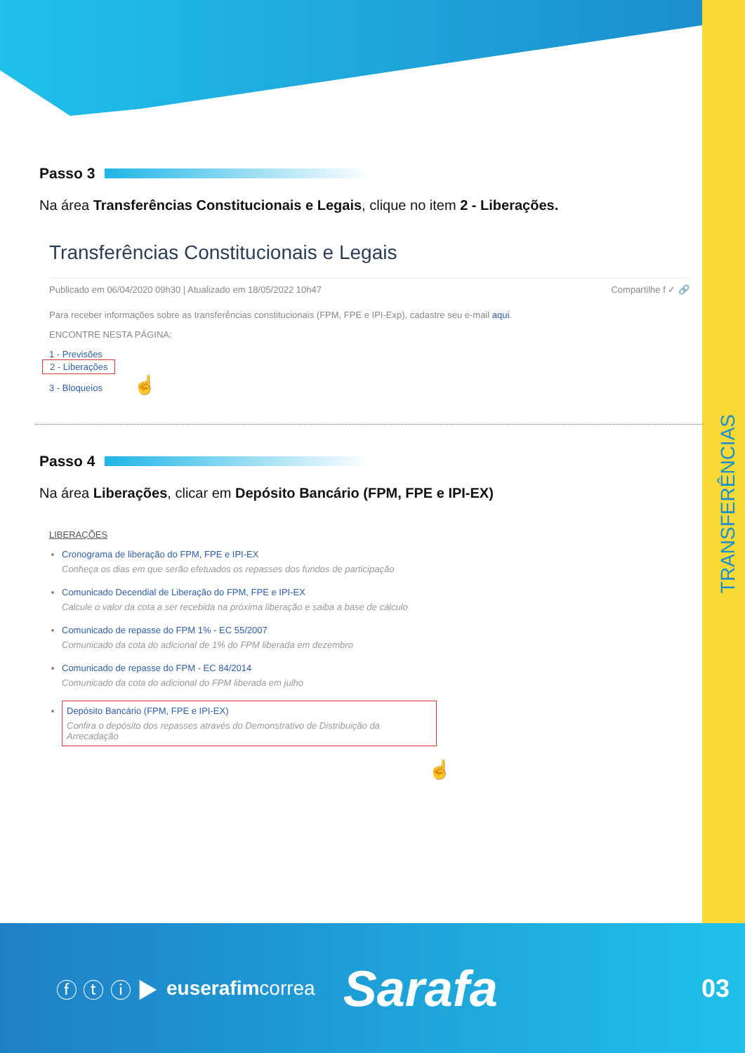TRANSFERÊNCIAS
Passo 3
Na área Transferências Constitucionais e Legais, clique no item 2 - Liberações.
Transferências Constitucionais e Legais
Publicado em 06/04/2020 09h30 | Atualizado em 18/05/2022 10h47 Compartilhe f ✓ 🔗
Para receber informações sobre as transferências constitucionais (FPM, FPE e IPI-Exp), cadastre seu e-mail aqui.
ENCONTRE NESTA PÁGINA:
1 - Previsões
2 - Liberações
3 - Bloqueios ☝
Passo 4
Na área Liberações, clicar em Depósito Bancário (FPM, FPE e IPI-EX)
LIBERAÇÕES
Cronograma de liberação do FPM, FPE e IPI-EX
Conheça os dias em que serão efetuados os repasses dos fundos de participação
Comunicado Decendial de Liberação do FPM, FPE e IPI-EX
Calcule o valor da cota a ser recebida na próxima liberação e saiba a base de cálculo
Comunicado de repasse do FPM 1% - EC 55/2007
Comunicado da cota do adicional de 1% do FPM liberada em dezembro
Comunicado de repasse do FPM - EC 84/2014
Comunicado da cota do adicional do FPM liberada em julho
Depósito Bancário (FPM, FPE e IPI-EX)
Confira o depósito dos repasses através do Demonstrativo de Distribuição da Arrecadação
☝
ⓕ ⓣ ⓘ ▶ euserafimcorrea Sarafa 03